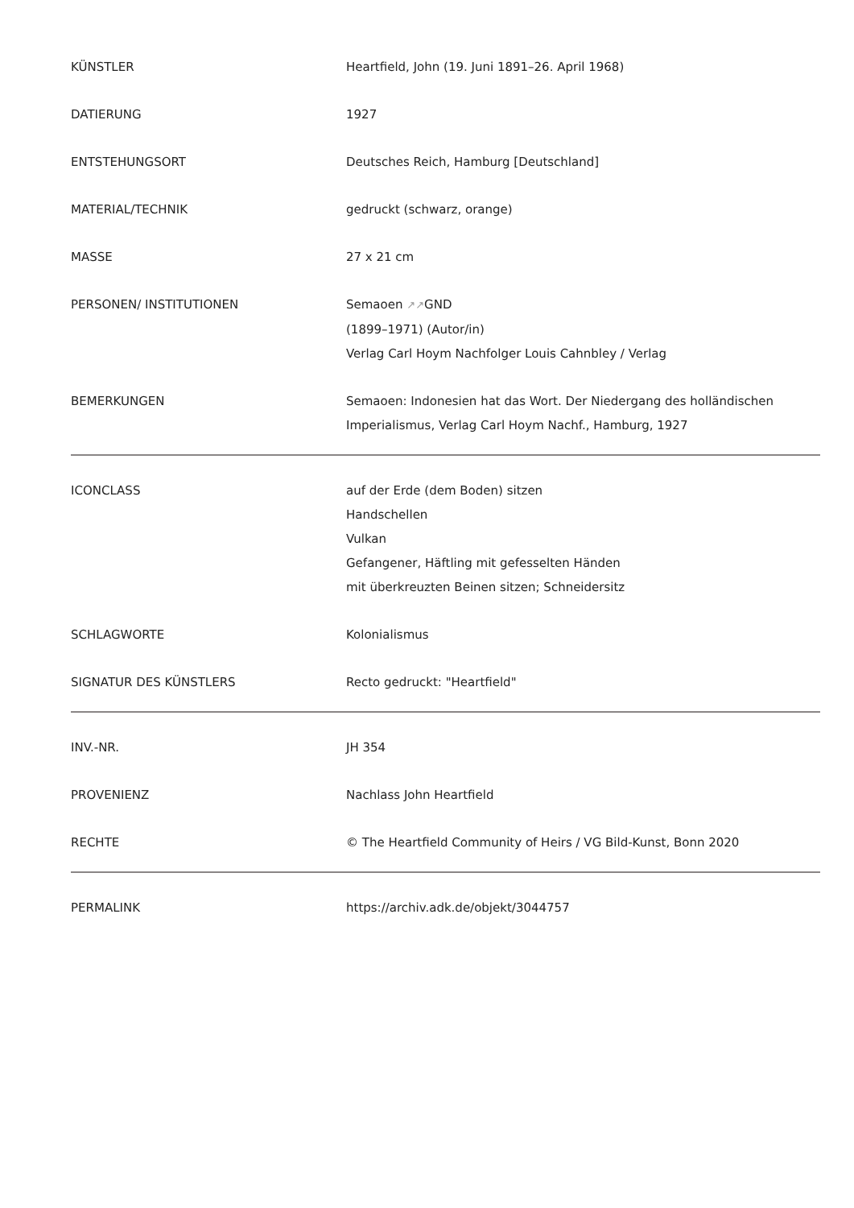| KÜNSTLER | Heartfield, John (19. Juni 1891–26. April 1968) |
| DATIERUNG | 1927 |
| ENTSTEHUNGSORT | Deutsches Reich, Hamburg [Deutschland] |
| MATERIAL/TECHNIK | gedruckt (schwarz, orange) |
| MASSE | 27 x 21 cm |
| PERSONEN/ INSTITUTIONEN | Semaoen ↗↗ GND (1899–1971) (Autor/in) Verlag Carl Hoym Nachfolger Louis Cahnbley / Verlag |
| BEMERKUNGEN | Semaoen: Indonesien hat das Wort. Der Niedergang des holländischen Imperialismus, Verlag Carl Hoym Nachf., Hamburg, 1927 |
| ICONCLASS | auf der Erde (dem Boden) sitzen Handschellen Vulkan Gefangener, Häftling mit gefesselten Händen mit überkreuzten Beinen sitzen; Schneidersitz |
| SCHLAGWORTE | Kolonialismus |
| SIGNATUR DES KÜNSTLERS | Recto gedruckt: "Heartfield" |
| INV.-NR. | JH 354 |
| PROVENIENZ | Nachlass John Heartfield |
| RECHTE | © The Heartfield Community of Heirs / VG Bild-Kunst, Bonn 2020 |
| PERMALINK | https://archiv.adk.de/objekt/3044757 |